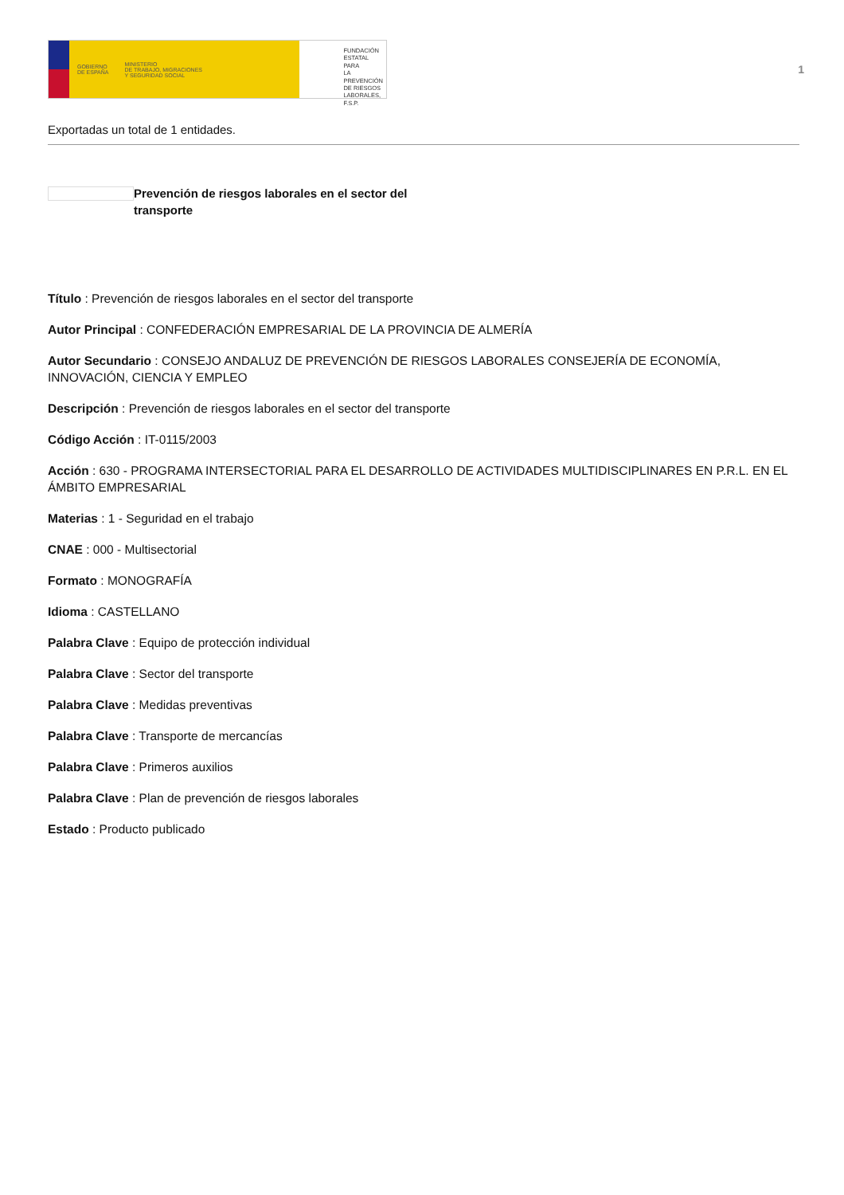GOBIERNO
DE ESPAÑA MINISTERIO
DE TRABAJO, MIGRACIONES
Y SEGURIDAD SOCIAL
FUNDACIÓN
ESTATAL PARA
LA PREVENCIÓN
DE RIESGOS
LABORALES, F.S.P.
1
Exportadas un total de 1 entidades.
Prevención de riesgos laborales en el sector del transporte
Título : Prevención de riesgos laborales en el sector del transporte
Autor Principal : CONFEDERACIÓN EMPRESARIAL DE LA PROVINCIA DE ALMERÍA
Autor Secundario : CONSEJO ANDALUZ DE PREVENCIÓN DE RIESGOS LABORALES CONSEJERÍA DE ECONOMÍA, INNOVACIÓN, CIENCIA Y EMPLEO
Descripción : Prevención de riesgos laborales en el sector del transporte
Código Acción : IT-0115/2003
Acción : 630 - PROGRAMA INTERSECTORIAL PARA EL DESARROLLO DE ACTIVIDADES MULTIDISCIPLINARES EN P.R.L. EN EL ÁMBITO EMPRESARIAL
Materias : 1 - Seguridad en el trabajo
CNAE : 000 - Multisectorial
Formato : MONOGRAFÍA
Idioma : CASTELLANO
Palabra Clave : Equipo de protección individual
Palabra Clave : Sector del transporte
Palabra Clave : Medidas preventivas
Palabra Clave : Transporte de mercancías
Palabra Clave : Primeros auxilios
Palabra Clave : Plan de prevención de riesgos laborales
Estado : Producto publicado